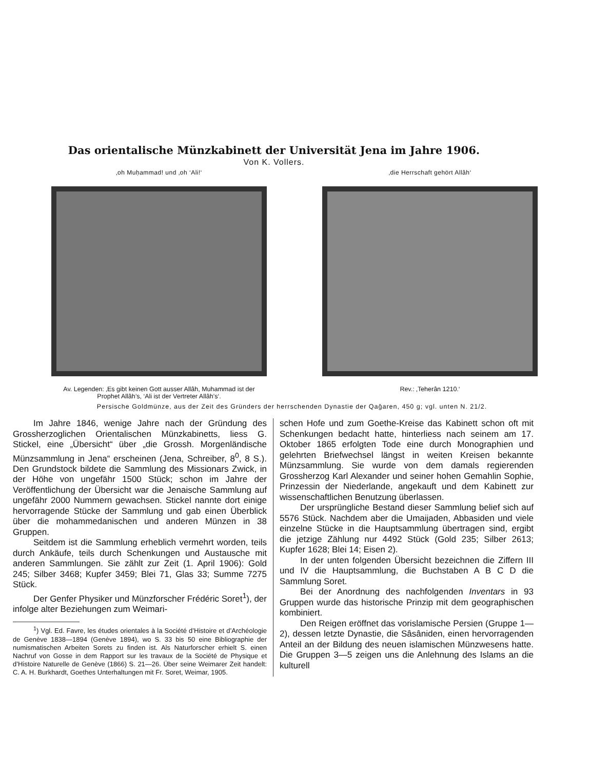Das orientalische Münzkabinett der Universität Jena im Jahre 1906.
Von K. Vollers.
‚oh Muḥammad! und ‚oh ‘Ali!‘ ‚die Herrschaft gehört Allâh‘
Av. Legenden: ‚Es gibt keinen Gott ausser Allâh, Muhammad ist der Prophet Allâh’s, ‘Ali ist der Vertreter Allâh’s‘.
Rev.: ‚Teherân 1210.‘
Persische Goldmünze, aus der Zeit des Gründers der herrschenden Dynastie der Qaǧaren, 450 g; vgl. unten N. 21/2.
Im Jahre 1846, wenige Jahre nach der Gründung des Grossherzoglichen Orientalischen Münzkabinetts, liess G. Stickel, eine „Übersicht“ über „die Grossh. Morgenländische Münzsammlung in Jena“ erscheinen (Jena, Schreiber, 8<sup>0</sup>, 8 S.). Den Grundstock bildete die Sammlung des Missionars Zwick, in der Höhe von ungefähr 1500 Stück; schon im Jahre der Veröffentlichung der Übersicht war die Jenaische Sammlung auf ungefähr 2000 Nummern gewachsen. Stickel nannte dort einige hervorragende Stücke der Sammlung und gab einen Überblick über die mohammedanischen und anderen Münzen in 38 Gruppen.
Seitdem ist die Sammlung erheblich vermehrt worden, teils durch Ankäufe, teils durch Schenkungen und Austausche mit anderen Sammlungen. Sie zählt zur Zeit (1. April 1906): Gold 245; Silber 3468; Kupfer 3459; Blei 71, Glas 33; Summe 7275 Stück.
Der Genfer Physiker und Münzforscher Frédéric Soret<sup>1</sup>), der infolge alter Beziehungen zum Weimari-
<sup>1</sup>) Vgl. Ed. Favre, les études orientales à la Société d’Histoire et d’Archéologie de Genève 1838—1894 (Genève 1894), wo S. 33 bis 50 eine Bibliographie der numismatischen Arbeiten Sorets zu finden ist. Als Naturforscher erhielt S. einen Nachruf von Gosse in dem Rapport sur les travaux de la Société de Physique et d’Histoire Naturelle de Genève (1866) S. 21—26. Über seine Weimarer Zeit handelt: C. A. H. Burkhardt, Goethes Unterhaltungen mit Fr. Soret, Weimar, 1905.
schen Hofe und zum Goethe-Kreise das Kabinett schon oft mit Schenkungen bedacht hatte, hinterliess nach seinem am 17. Oktober 1865 erfolgten Tode eine durch Monographien und gelehrten Briefwechsel längst in weiten Kreisen bekannte Münzsammlung. Sie wurde von dem damals regierenden Grossherzog Karl Alexander und seiner hohen Gemahlin Sophie, Prinzessin der Niederlande, angekauft und dem Kabinett zur wissenschaftlichen Benutzung überlassen.
Der ursprüngliche Bestand dieser Sammlung belief sich auf 5576 Stück. Nachdem aber die Umaijaden, Abbasiden und viele einzelne Stücke in die Hauptsammlung übertragen sind, ergibt die jetzige Zählung nur 4492 Stück (Gold 235; Silber 2613; Kupfer 1628; Blei 14; Eisen 2).
In der unten folgenden Übersicht bezeichnen die Ziffern III und IV die Hauptsammlung, die Buchstaben A B C D die Sammlung Soret.
Bei der Anordnung des nachfolgenden Inventars in 93 Gruppen wurde das historische Prinzip mit dem geographischen kombiniert.
Den Reigen eröffnet das vorislamische Persien (Gruppe 1—2), dessen letzte Dynastie, die Sâsâniden, einen hervorragenden Anteil an der Bildung des neuen islamischen Münzwesens hatte. Die Gruppen 3—5 zeigen uns die Anlehnung des Islams an die kulturell